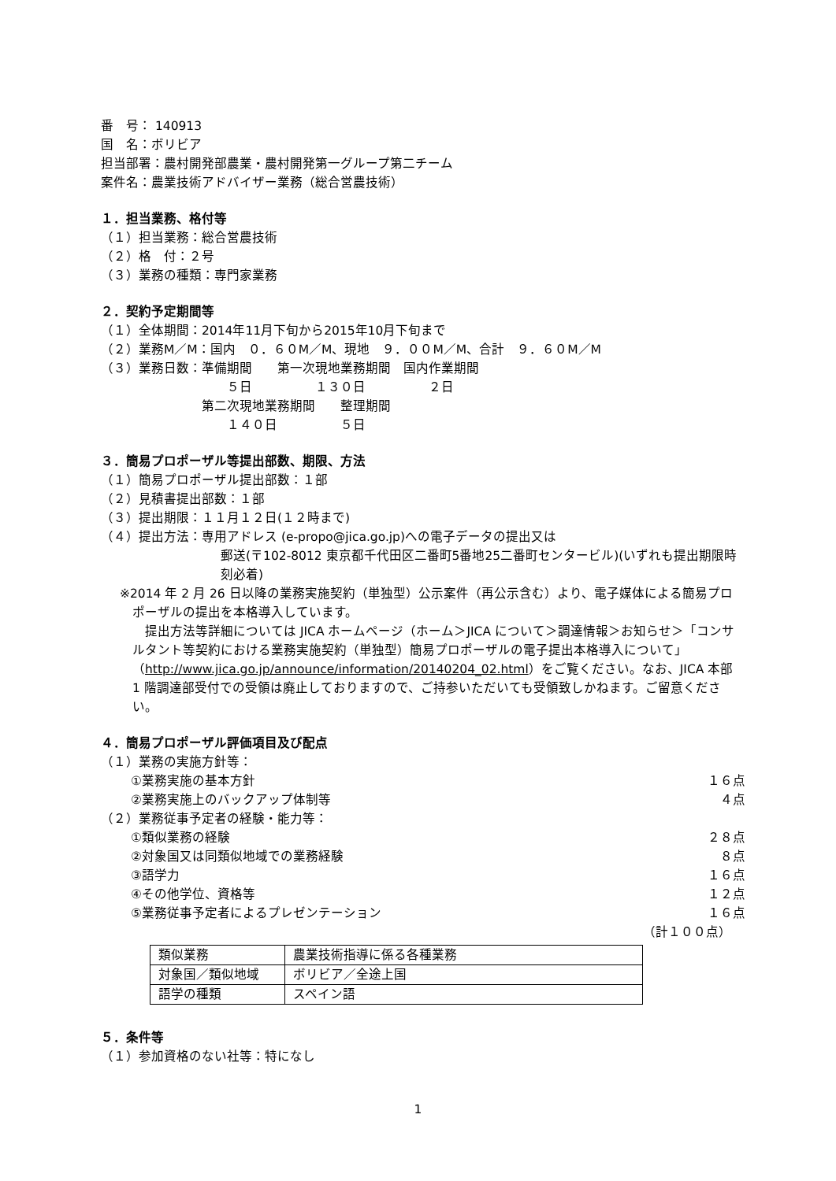番　号： 140913
国　名：ボリビア
担当部署：農村開発部農業・農村開発第一グループ第二チーム
案件名：農業技術アドバイザー業務（総合営農技術）
１．担当業務、格付等
（１）担当業務：総合営農技術
（２）格　付：２号
（３）業務の種類：専門家業務
２．契約予定期間等
（１）全体期間：2014年11月下旬から2015年10月下旬まで
（２）業務M／M：国内　０．６０M／M、現地　９．００M／M、合計　９．６０M／M
（３）業務日数：準備期間　　第一次現地業務期間　国内作業期間
　　　　　　　　　　５日　　　　　１３０日　　　　　２日
　　　　　　　　第二次現地業務期間　　整理期間
　　　　　　　　　　１４０日　　　　　５日
３．簡易プロポーザル等提出部数、期限、方法
（１）簡易プロポーザル提出部数：１部
（２）見積書提出部数：１部
（３）提出期限：１１月１２日(１２時まで)
（４）提出方法：専用アドレス (e-propo@jica.go.jp)への電子データの提出又は
郵送(〒102-8012 東京都千代田区二番町5番地25二番町センタービル)(いずれも提出期限時刻必着)
※2014 年 2 月 26 日以降の業務実施契約（単独型）公示案件（再公示含む）より、電子媒体による簡易プロポーザルの提出を本格導入しています。
　提出方法等詳細については JICA ホームページ（ホーム＞JICA について＞調達情報＞お知らせ＞「コンサルタント等契約における業務実施契約（単独型）簡易プロポーザルの電子提出本格導入について」（http://www.jica.go.jp/announce/information/20140204_02.html）をご覧ください。なお、JICA 本部 1 階調達部受付での受領は廃止しておりますので、ご持参いただいても受領致しかねます。ご留意ください。
４．簡易プロポーザル評価項目及び配点
（１）業務の実施方針等：
①業務実施の基本方針 １６点
②業務実施上のバックアップ体制等 ４点
（２）業務従事予定者の経験・能力等：
①類似業務の経験 ２８点
②対象国又は同類似地域での業務経験 ８点
③語学力 １６点
④その他学位、資格等 １２点
⑤業務従事予定者によるプレゼンテーション １６点
（計１００点）
| 類似業務 | 農業技術指導に係る各種業務 |
| 対象国／類似地域 | ボリビア／全途上国 |
| 語学の種類 | スペイン語 |
５．条件等
（１）参加資格のない社等：特になし
1